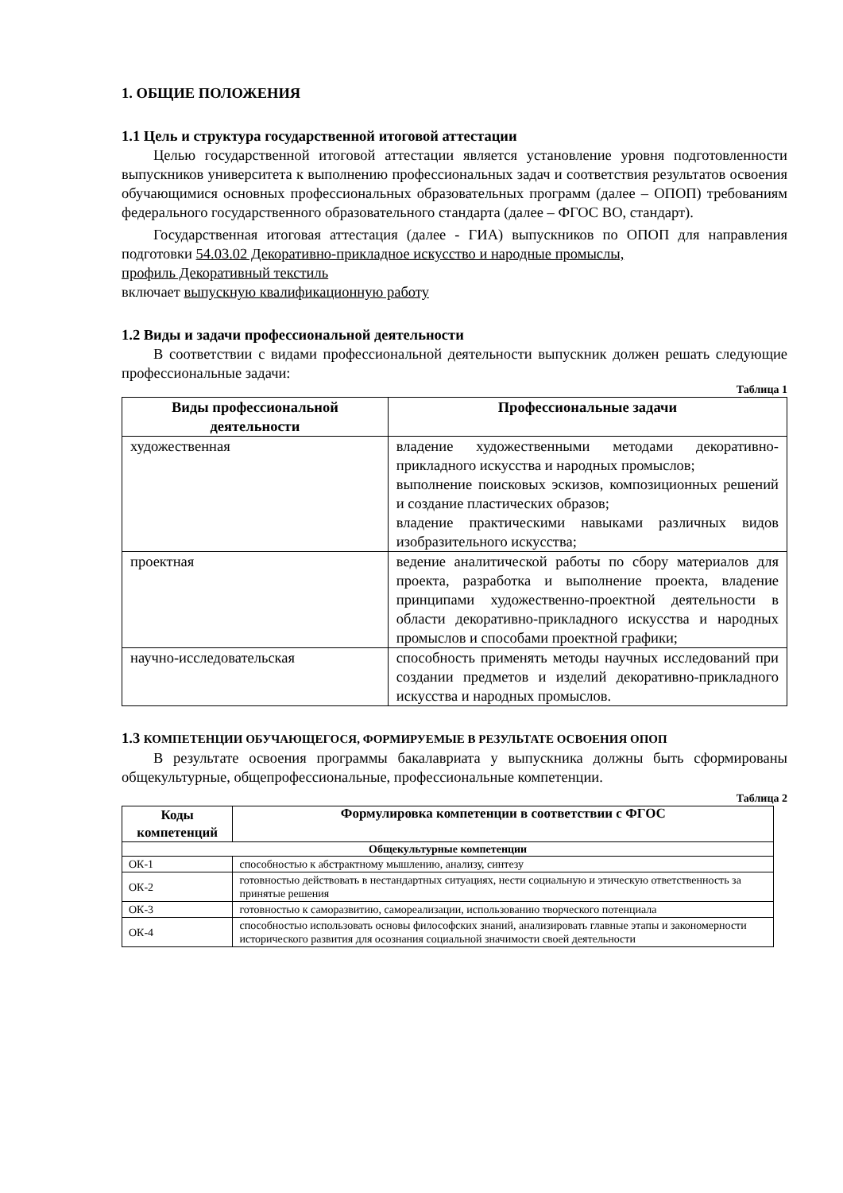1. ОБЩИЕ ПОЛОЖЕНИЯ
1.1 Цель и структура государственной итоговой аттестации
Целью государственной итоговой аттестации является установление уровня подготовленности выпускников университета к выполнению профессиональных задач и соответствия результатов освоения обучающимися основных профессиональных образовательных программ (далее – ОПОП) требованиям федерального государственного образовательного стандарта (далее – ФГОС ВО, стандарт).
Государственная итоговая аттестация (далее - ГИА) выпускников по ОПОП для направления подготовки 54.03.02 Декоративно-прикладное искусство и народные промыслы,
профиль Декоративный текстиль
включает выпускную квалификационную работу
1.2 Виды и задачи профессиональной деятельности
В соответствии с видами профессиональной деятельности выпускник должен решать следующие профессиональные задачи:
Таблица 1
| Виды профессиональной деятельности | Профессиональные задачи |
| --- | --- |
| художественная | владение художественными методами декоративно-прикладного искусства и народных промыслов; выполнение поисковых эскизов, композиционных решений и создание пластических образов; владение практическими навыками различных видов изобразительного искусства; |
| проектная | ведение аналитической работы по сбору материалов для проекта, разработка и выполнение проекта, владение принципами художественно-проектной деятельности в области декоративно-прикладного искусства и народных промыслов и способами проектной графики; |
| научно-исследовательская | способность применять методы научных исследований при создании предметов и изделий декоративно-прикладного искусства и народных промыслов. |
1.3 КОМПЕТЕНЦИИ ОБУЧАЮЩЕГОСЯ, ФОРМИРУЕМЫЕ В РЕЗУЛЬТАТЕ ОСВОЕНИЯ ОПОП
В результате освоения программы бакалавриата у выпускника должны быть сформированы общекультурные, общепрофессиональные, профессиональные компетенции.
Таблица 2
| Коды компетенций | Формулировка компетенции в соответствии с ФГОС |
| --- | --- |
| Общекультурные компетенции | |
| ОК-1 | способностью к абстрактному мышлению, анализу, синтезу |
| ОК-2 | готовностью действовать в нестандартных ситуациях, нести социальную и этическую ответственность за принятые решения |
| ОК-3 | готовностью к саморазвитию, самореализации, использованию творческого потенциала |
| ОК-4 | способностью использовать основы философских знаний, анализировать главные этапы и закономерности исторического развития для осознания социальной значимости своей деятельности |